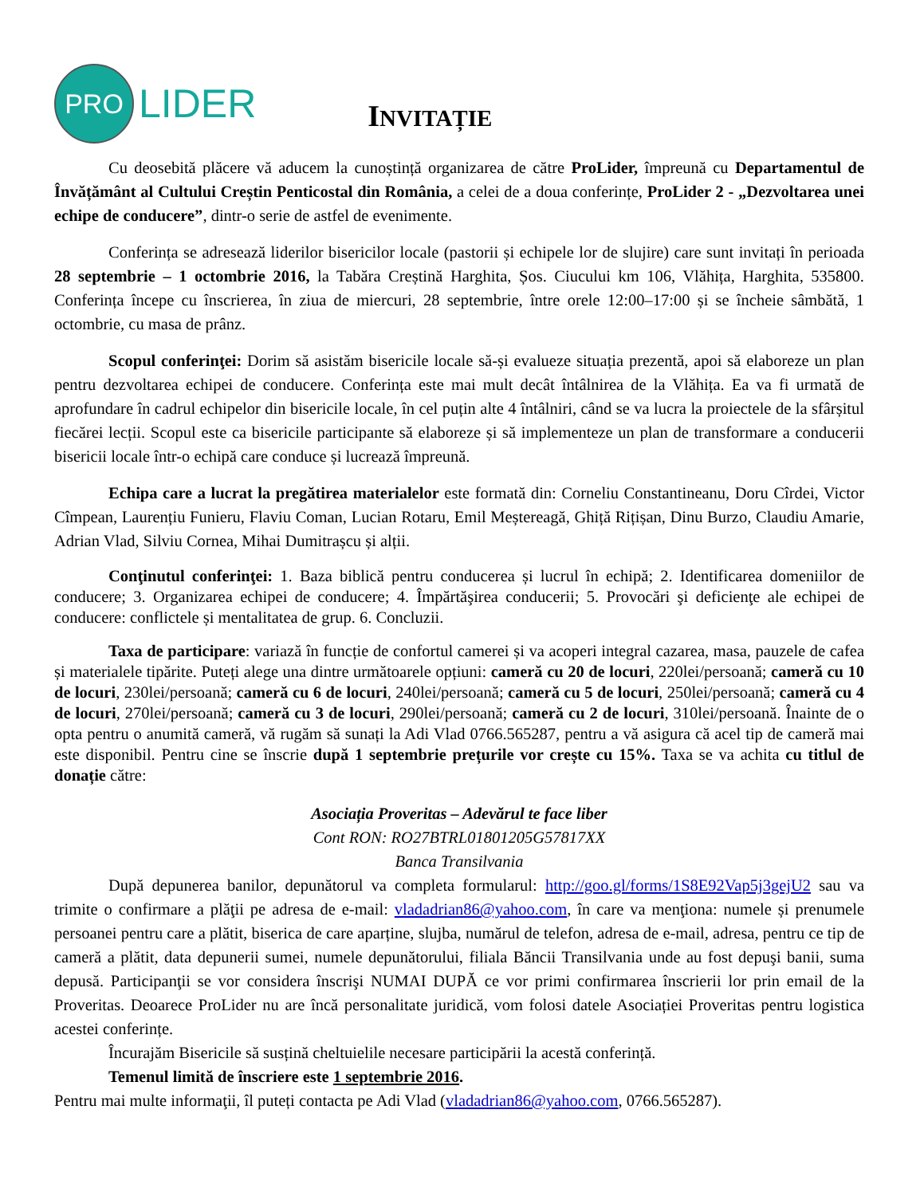PRO
LIDER
INVITAȚIE
Cu deosebită plăcere vă aducem la cunoștință organizarea de către ProLider, împreună cu Departamentul de Învățământ al Cultului Creștin Penticostal din România, a celei de a doua conferințe, ProLider 2 - „Dezvoltarea unei echipe de conducere”, dintr-o serie de astfel de evenimente.
Conferința se adresează liderilor bisericilor locale (pastorii și echipele lor de slujire) care sunt invitați în perioada 28 septembrie – 1 octombrie 2016, la Tabăra Creștină Harghita, Șos. Ciucului km 106, Vlăhița, Harghita, 535800. Conferința începe cu înscrierea, în ziua de miercuri, 28 septembrie, între orele 12:00–17:00 și se încheie sâmbătă, 1 octombrie, cu masa de prânz.
Scopul conferinţei: Dorim să asistăm bisericile locale să-și evalueze situația prezentă, apoi să elaboreze un plan pentru dezvoltarea echipei de conducere. Conferința este mai mult decât întâlnirea de la Vlăhița. Ea va fi urmată de aprofundare în cadrul echipelor din bisericile locale, în cel puțin alte 4 întâlniri, când se va lucra la proiectele de la sfârșitul fiecărei lecții. Scopul este ca bisericile participante să elaboreze și să implementeze un plan de transformare a conducerii bisericii locale într-o echipă care conduce și lucrează împreună.
Echipa care a lucrat la pregătirea materialelor este formată din: Corneliu Constantineanu, Doru Cîrdei, Victor Cîmpean, Laurențiu Funieru, Flaviu Coman, Lucian Rotaru, Emil Meștereagă, Ghiță Rițișan, Dinu Burzo, Claudiu Amarie, Adrian Vlad, Silviu Cornea, Mihai Dumitrașcu și alții.
Conţinutul conferinţei: 1. Baza biblică pentru conducerea și lucrul în echipă; 2. Identificarea domeniilor de conducere; 3. Organizarea echipei de conducere; 4. Împărtăşirea conducerii; 5. Provocări şi deficienţe ale echipei de conducere: conflictele și mentalitatea de grup. 6. Concluzii.
Taxa de participare: variază în funcție de confortul camerei și va acoperi integral cazarea, masa, pauzele de cafea și materialele tipărite. Puteți alege una dintre următoarele opțiuni: cameră cu 20 de locuri, 220lei/persoană; cameră cu 10 de locuri, 230lei/persoană; cameră cu 6 de locuri, 240lei/persoană; cameră cu 5 de locuri, 250lei/persoană; cameră cu 4 de locuri, 270lei/persoană; cameră cu 3 de locuri, 290lei/persoană; cameră cu 2 de locuri, 310lei/persoană. Înainte de o opta pentru o anumită cameră, vă rugăm să sunați la Adi Vlad 0766.565287, pentru a vă asigura că acel tip de cameră mai este disponibil. Pentru cine se înscrie după 1 septembrie prețurile vor crește cu 15%. Taxa se va achita cu titlul de donație către:
Asociația Proveritas – Adevărul te face liber
Cont RON: RO27BTRL01801205G57817XX
Banca Transilvania
După depunerea banilor, depunătorul va completa formularul: http://goo.gl/forms/1S8E92Vap5j3gejU2 sau va trimite o confirmare a plăţii pe adresa de e-mail: vladadrian86@yahoo.com, în care va menţiona: numele și prenumele persoanei pentru care a plătit, biserica de care aparține, slujba, numărul de telefon, adresa de e-mail, adresa, pentru ce tip de cameră a plătit, data depunerii sumei, numele depunătorului, filiala Băncii Transilvania unde au fost depuşi banii, suma depusă. Participanţii se vor considera înscrişi NUMAI DUPĂ ce vor primi confirmarea înscrierii lor prin email de la Proveritas. Deoarece ProLider nu are încă personalitate juridică, vom folosi datele Asociației Proveritas pentru logistica acestei conferințe.
Încurajăm Bisericile să susțină cheltuielile necesare participării la acestă conferință.
Temenul limită de înscriere este 1 septembrie 2016.
Pentru mai multe informaţii, îl puteți contacta pe Adi Vlad (vladadrian86@yahoo.com, 0766.565287).